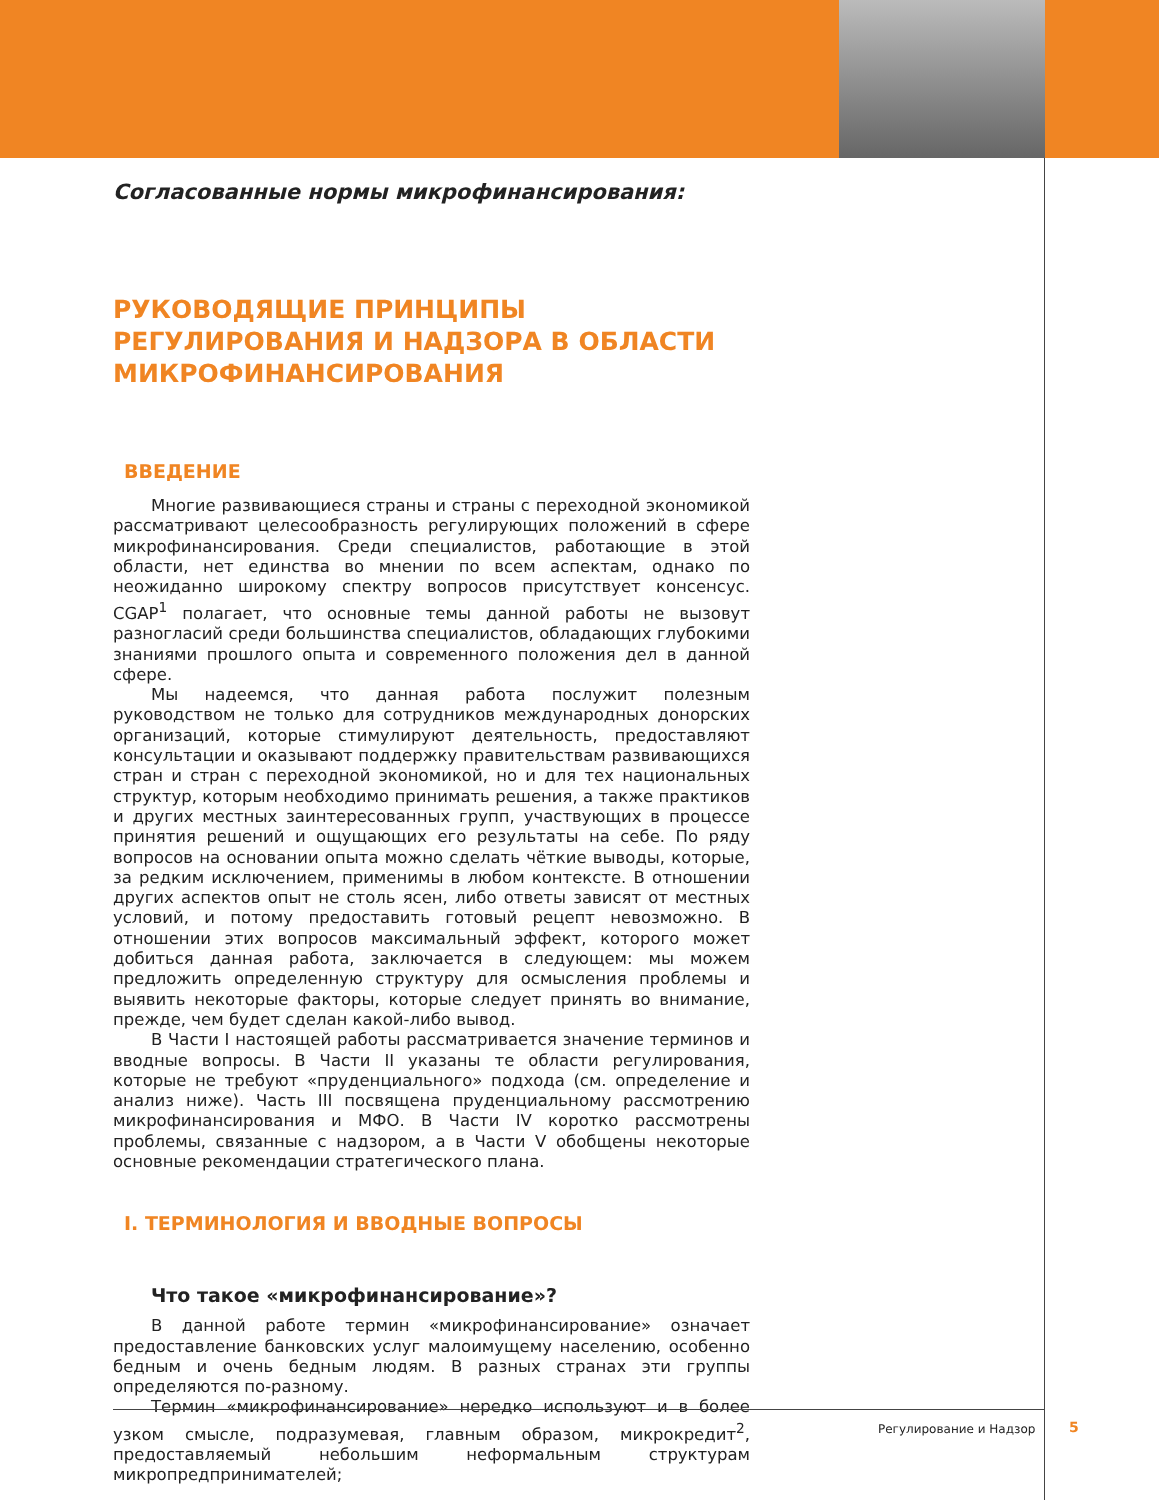Согласованные нормы микрофинансирования:
РУКОВОДЯЩИЕ ПРИНЦИПЫ РЕГУЛИРОВАНИЯ И НАДЗОРА В ОБЛАСТИ МИКРОФИНАНСИРОВАНИЯ
ВВЕДЕНИЕ
Многие развивающиеся страны и страны с переходной экономикой рассматривают целесообразность регулирующих положений в сфере микрофинансирования. Среди специалистов, работающие в этой области, нет единства во мнении по всем аспектам, однако по неожиданно широкому спектру вопросов присутствует консенсус. CGAP<sup>1</sup> полагает, что основные темы данной работы не вызовут разногласий среди большинства специалистов, обладающих глубокими знаниями прошлого опыта и современного положения дел в данной сфере.
Мы надеемся, что данная работа послужит полезным руководством не только для сотрудников международных донорских организаций, которые стимулируют деятельность, предоставляют консультации и оказывают поддержку правительствам развивающихся стран и стран с переходной экономикой, но и для тех национальных структур, которым необходимо принимать решения, а также практиков и других местных заинтересованных групп, участвующих в процессе принятия решений и ощущающих его результаты на себе. По ряду вопросов на основании опыта можно сделать чёткие выводы, которые, за редким исключением, применимы в любом контексте. В отношении других аспектов опыт не столь ясен, либо ответы зависят от местных условий, и потому предоставить готовый рецепт невозможно. В отношении этих вопросов максимальный эффект, которого может добиться данная работа, заключается в следующем: мы можем предложить определенную структуру для осмысления проблемы и выявить некоторые факторы, которые следует принять во внимание, прежде, чем будет сделан какой-либо вывод.
В Части I настоящей работы рассматривается значение терминов и вводные вопросы. В Части II указаны те области регулирования, которые не требуют «пруденциального» подхода (см. определение и анализ ниже). Часть III посвящена пруденциальному рассмотрению микрофинансирования и МФО. В Части IV коротко рассмотрены проблемы, связанные с надзором, а в Части V обобщены некоторые основные рекомендации стратегического плана.
I. ТЕРМИНОЛОГИЯ И ВВОДНЫЕ ВОПРОСЫ
Что такое «микрофинансирование»?
В данной работе термин «микрофинансирование» означает предоставление банковских услуг малоимущему населению, особенно бедным и очень бедным людям. В разных странах эти группы определяются по-разному.
Термин «микрофинансирование» нередко используют и в более узком смысле, подразумевая, главным образом, микрокредит<sup>2</sup>, предоставляемый небольшим неформальным структурам микропредпринимателей;
Регулирование и Надзор 5